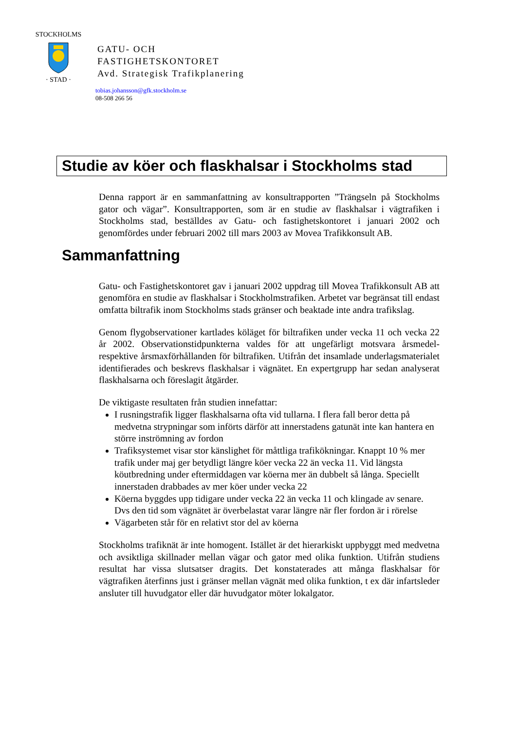STOCKHOLMS
· STAD ·
GATU- OCH
FASTIGHETSKONTORET
Avd. Strategisk Trafikplanering
tobias.johansson@gfk.stockholm.se
08-508 266 56
Studie av köer och flaskhalsar i Stockholms stad
Denna rapport är en sammanfattning av konsultrapporten ”Trängseln på Stockholms gator och vägar”. Konsultrapporten, som är en studie av flaskhalsar i vägtrafiken i Stockholms stad, beställdes av Gatu- och fastighetskontoret i januari 2002 och genomfördes under februari 2002 till mars 2003 av Movea Trafikkonsult AB.
Sammanfattning
Gatu- och Fastighetskontoret gav i januari 2002 uppdrag till Movea Trafikkonsult AB att genomföra en studie av flaskhalsar i Stockholmstrafiken. Arbetet var begränsat till endast omfatta biltrafik inom Stockholms stads gränser och beaktade inte andra trafikslag.
Genom flygobservationer kartlades köläget för biltrafiken under vecka 11 och vecka 22 år 2002. Observationstidpunkterna valdes för att ungefärligt motsvara årsmedel- respektive årsmaxförhållanden för biltrafiken. Utifrån det insamlade underlagsmaterialet identifierades och beskrevs flaskhalsar i vägnätet. En expertgrupp har sedan analyserat flaskhalsarna och föreslagit åtgärder.
De viktigaste resultaten från studien innefattar:
I rusningstrafik ligger flaskhalsarna ofta vid tullarna. I flera fall beror detta på medvetna strypningar som införts därför att innerstadens gatunät inte kan hantera en större inströmning av fordon
Trafiksystemet visar stor känslighet för måttliga trafikökningar. Knappt 10 % mer trafik under maj ger betydligt längre köer vecka 22 än vecka 11. Vid längsta köutbredning under eftermiddagen var köerna mer än dubbelt så långa. Speciellt innerstaden drabbades av mer köer under vecka 22
Köerna byggdes upp tidigare under vecka 22 än vecka 11 och klingade av senare. Dvs den tid som vägnätet är överbelastat varar längre när fler fordon är i rörelse
Vägarbeten står för en relativt stor del av köerna
Stockholms trafiknät är inte homogent. Istället är det hierarkiskt uppbyggt med medvetna och avsiktliga skillnader mellan vägar och gator med olika funktion. Utifrån studiens resultat har vissa slutsatser dragits. Det konstaterades att många flaskhalsar för vägtrafiken återfinns just i gränser mellan vägnät med olika funktion, t ex där infartsleder ansluter till huvudgator eller där huvudgator möter lokalgator.